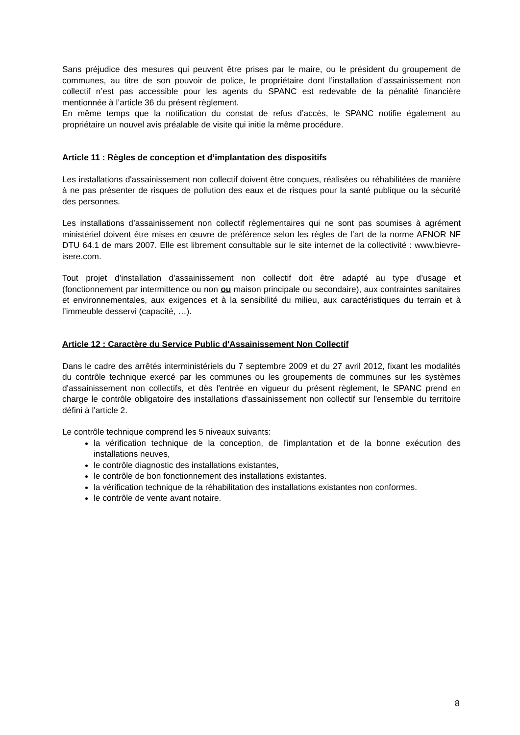Sans préjudice des mesures qui peuvent être prises par le maire, ou le président du groupement de communes, au titre de son pouvoir de police, le propriétaire dont l’installation d’assainissement non collectif n’est pas accessible pour les agents du SPANC est redevable de la pénalité financière mentionnée à l’article 36 du présent règlement.
En même temps que la notification du constat de refus d’accès, le SPANC notifie également au propriétaire un nouvel avis préalable de visite qui initie la même procédure.
Article 11 : Règles de conception et d’implantation des dispositifs
Les installations d'assainissement non collectif doivent être conçues, réalisées ou réhabilitées de manière à ne pas présenter de risques de pollution des eaux et de risques pour la santé publique ou la sécurité des personnes.
Les installations d’assainissement non collectif règlementaires qui ne sont pas soumises à agrément ministériel doivent être mises en œuvre de préférence selon les règles de l’art de la norme AFNOR NF DTU 64.1 de mars 2007. Elle est librement consultable sur le site internet de la collectivité : www.bievre-isere.com.
Tout projet d’installation d'assainissement non collectif doit être adapté au type d’usage et (fonctionnement par intermittence ou non ou maison principale ou secondaire), aux contraintes sanitaires et environnementales, aux exigences et à la sensibilité du milieu, aux caractéristiques du terrain et à l’immeuble desservi (capacité, …).
Article 12 : Caractère du Service Public d'Assainissement Non Collectif
Dans le cadre des arrêtés interministériels du 7 septembre 2009 et du 27 avril 2012, fixant les modalités du contrôle technique exercé par les communes ou les groupements de communes sur les systèmes d'assainissement non collectifs, et dès l'entrée en vigueur du présent règlement, le SPANC prend en charge le contrôle obligatoire des installations d'assainissement non collectif sur l'ensemble du territoire défini à l'article 2.
Le contrôle technique comprend les 5 niveaux suivants:
la vérification technique de la conception, de l'implantation et de la bonne exécution des installations neuves,
le contrôle diagnostic des installations existantes,
le contrôle de bon fonctionnement des installations existantes.
la vérification technique de la réhabilitation des installations existantes non conformes.
le contrôle de vente avant notaire.
8